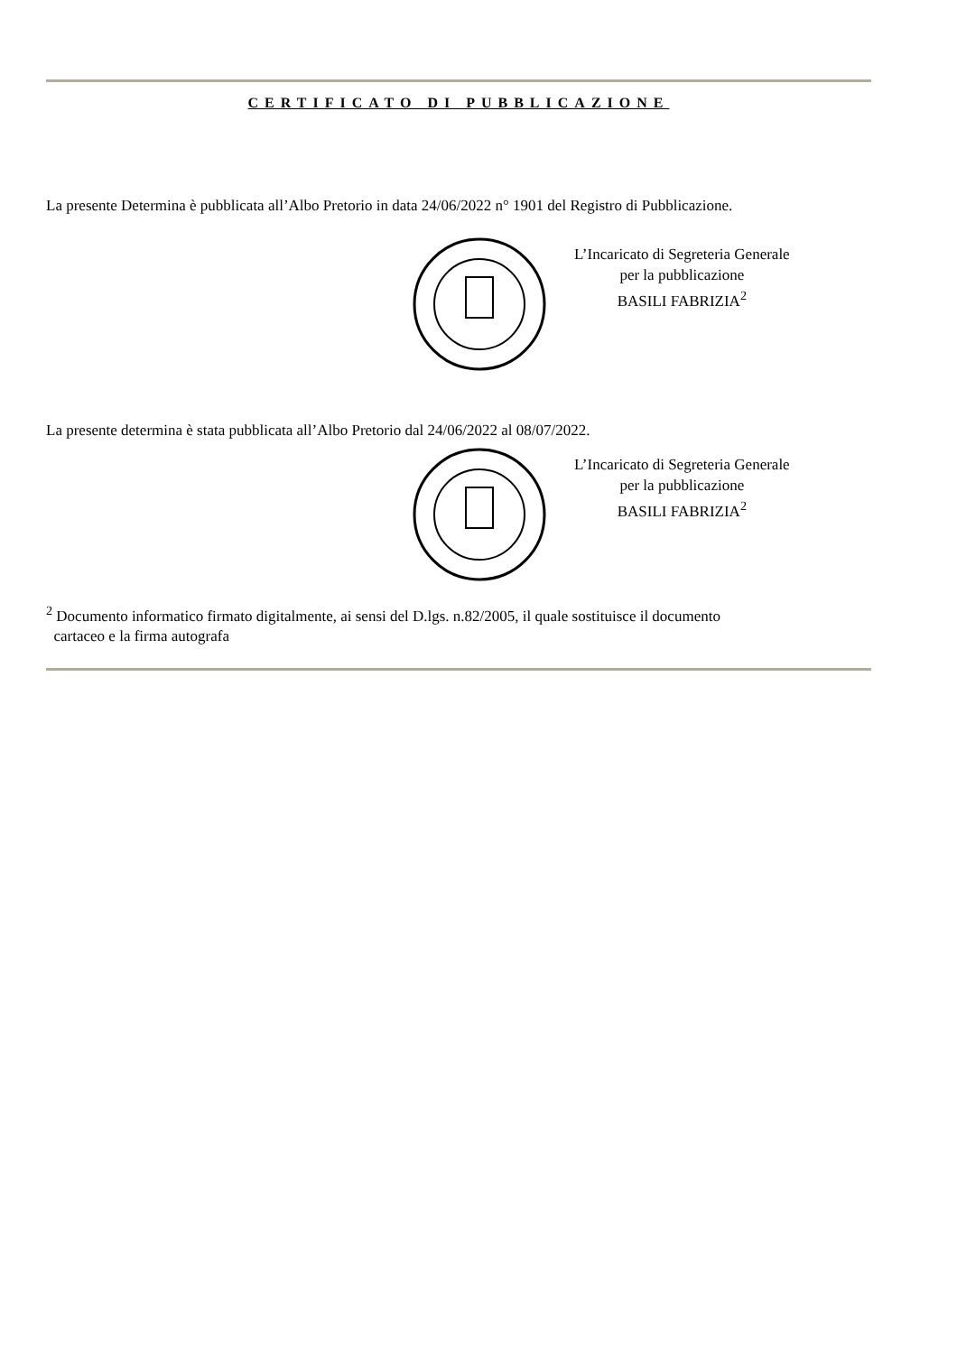CERTIFICATO DI PUBBLICAZIONE
La presente Determina è pubblicata all’Albo Pretorio in data 24/06/2022 n° 1901 del Registro di Pubblicazione.
L’Incaricato di Segreteria Generale
per la pubblicazione
BASILI FABRIZIA<sup>2</sup>
La presente determina è stata pubblicata all’Albo Pretorio dal 24/06/2022 al 08/07/2022.
L’Incaricato di Segreteria Generale
per la pubblicazione
BASILI FABRIZIA<sup>2</sup>
<sup>2</sup> Documento informatico firmato digitalmente, ai sensi del D.lgs. n.82/2005, il quale sostituisce il documento
cartaceo e la firma autografa